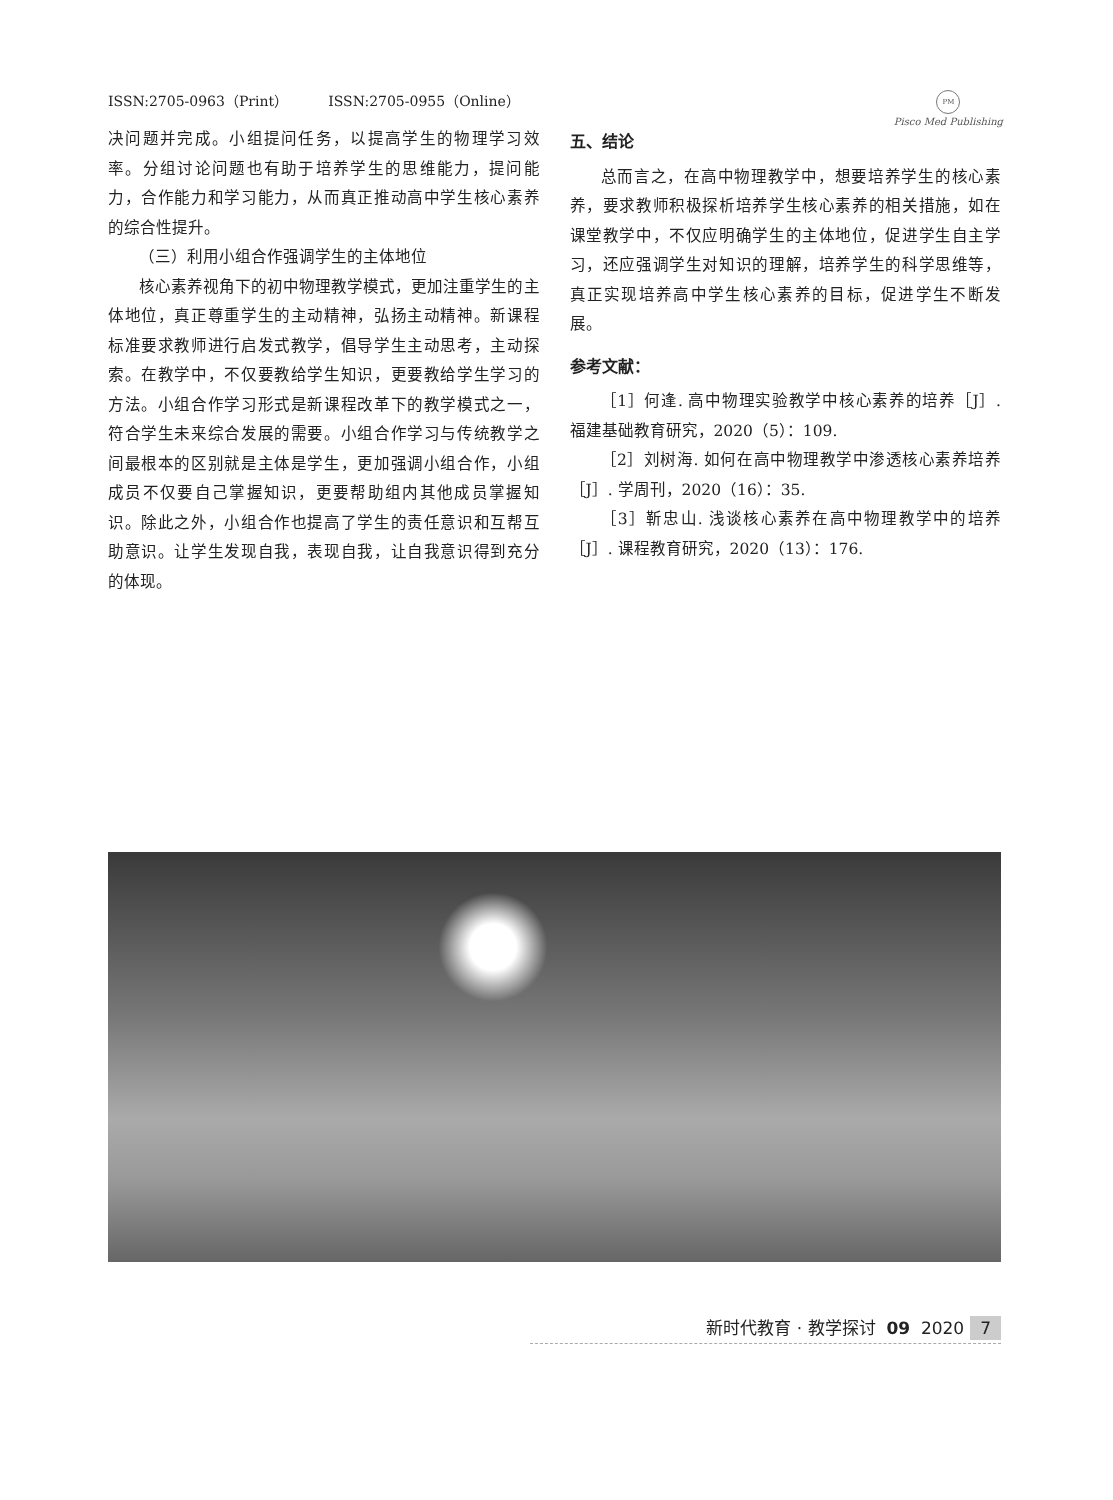ISSN:2705-0963（Print） ISSN:2705-0955（Online）
PM
Pisco Med Publishing
决问题并完成。小组提问任务，以提高学生的物理学习效率。分组讨论问题也有助于培养学生的思维能力，提问能力，合作能力和学习能力，从而真正推动高中学生核心素养的综合性提升。
（三）利用小组合作强调学生的主体地位
核心素养视角下的初中物理教学模式，更加注重学生的主体地位，真正尊重学生的主动精神，弘扬主动精神。新课程标准要求教师进行启发式教学，倡导学生主动思考，主动探索。在教学中，不仅要教给学生知识，更要教给学生学习的方法。小组合作学习形式是新课程改革下的教学模式之一，符合学生未来综合发展的需要。小组合作学习与传统教学之间最根本的区别就是主体是学生，更加强调小组合作，小组成员不仅要自己掌握知识，更要帮助组内其他成员掌握知识。除此之外，小组合作也提高了学生的责任意识和互帮互助意识。让学生发现自我，表现自我，让自我意识得到充分的体现。
五、结论
总而言之，在高中物理教学中，想要培养学生的核心素养，要求教师积极探析培养学生核心素养的相关措施，如在课堂教学中，不仅应明确学生的主体地位，促进学生自主学习，还应强调学生对知识的理解，培养学生的科学思维等，真正实现培养高中学生核心素养的目标，促进学生不断发展。
参考文献：
［1］何逢. 高中物理实验教学中核心素养的培养［J］. 福建基础教育研究，2020（5）：109.
［2］刘树海. 如何在高中物理教学中渗透核心素养培养［J］. 学周刊，2020（16）：35.
［3］靳忠山. 浅谈核心素养在高中物理教学中的培养［J］. 课程教育研究，2020（13）：176.
新时代教育 · 教学探讨 09 2020 7